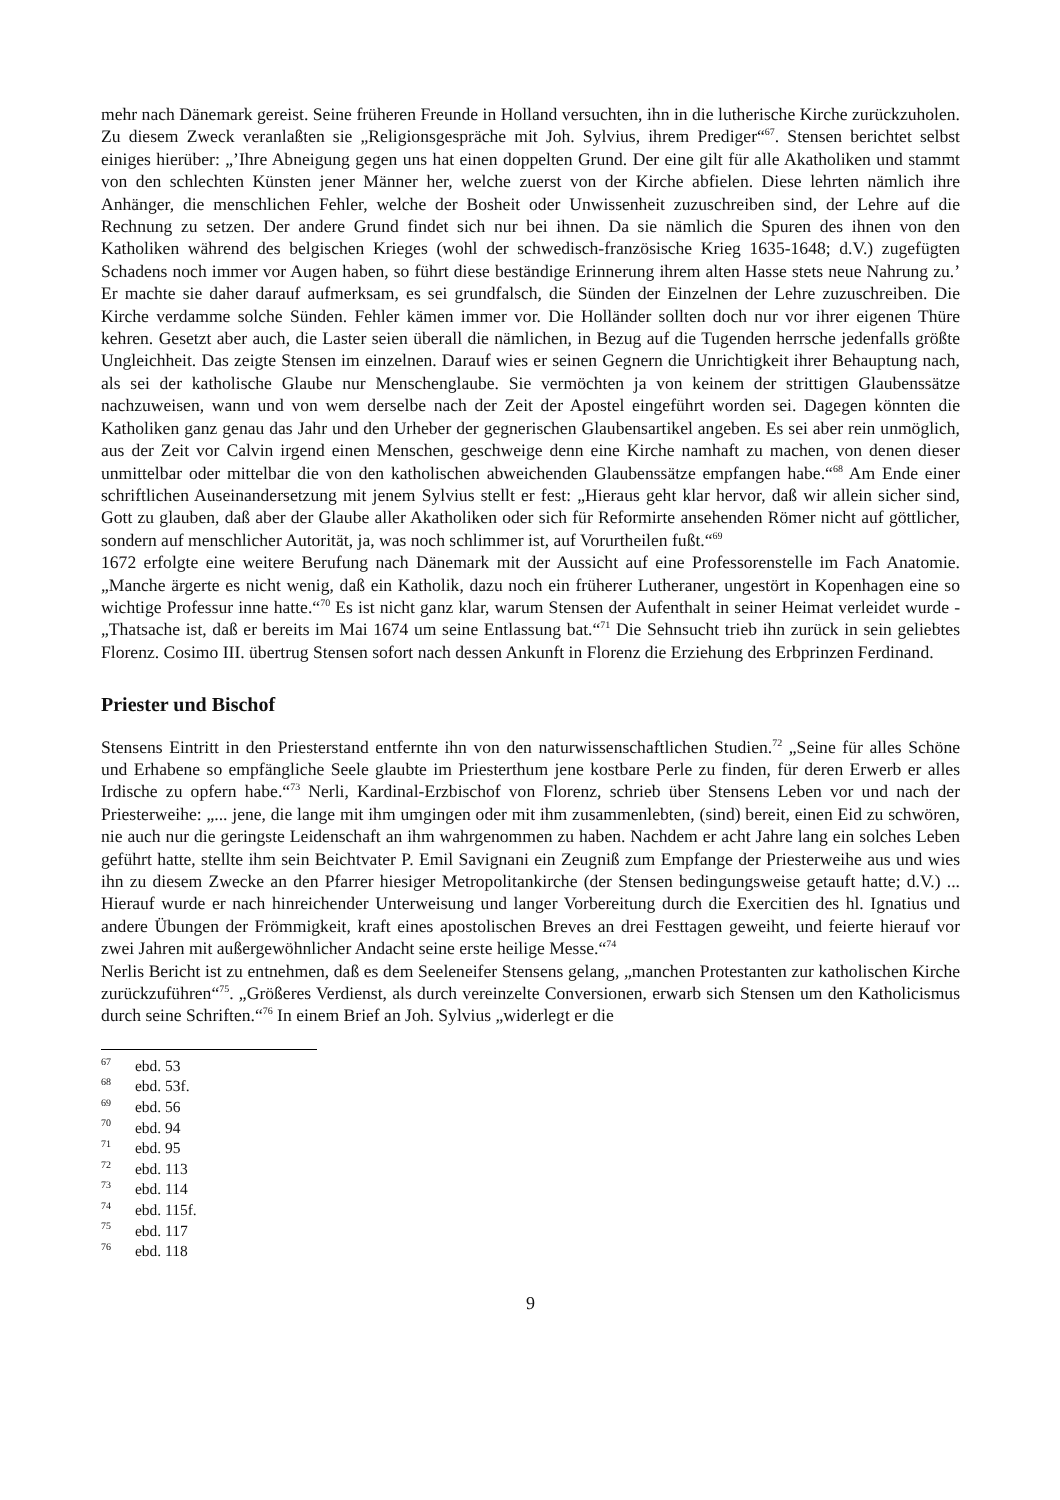mehr nach Dänemark gereist. Seine früheren Freunde in Holland versuchten, ihn in die lutherische Kirche zurückzuholen. Zu diesem Zweck veranlaßten sie „Religionsgespräche mit Joh. Sylvius, ihrem Prediger“<sup>67</sup>. Stensen berichtet selbst einiges hierüber: „’Ihre Abneigung gegen uns hat einen doppelten Grund. Der eine gilt für alle Akatholiken und stammt von den schlechten Künsten jener Männer her, welche zuerst von der Kirche abfielen. Diese lehrten nämlich ihre Anhänger, die menschlichen Fehler, welche der Bosheit oder Unwissenheit zuzuschreiben sind, der Lehre auf die Rechnung zu setzen. Der andere Grund findet sich nur bei ihnen. Da sie nämlich die Spuren des ihnen von den Katholiken während des belgischen Krieges (wohl der schwedisch-französische Krieg 1635-1648; d.V.) zugefügten Schadens noch immer vor Augen haben, so führt diese beständige Erinnerung ihrem alten Hasse stets neue Nahrung zu.’ Er machte sie daher darauf aufmerksam, es sei grundfalsch, die Sünden der Einzelnen der Lehre zuzuschreiben. Die Kirche verdamme solche Sünden. Fehler kämen immer vor. Die Holländer sollten doch nur vor ihrer eigenen Thüre kehren. Gesetzt aber auch, die Laster seien überall die nämlichen, in Bezug auf die Tugenden herrsche jedenfalls größte Ungleichheit. Das zeigte Stensen im einzelnen. Darauf wies er seinen Gegnern die Unrichtigkeit ihrer Behauptung nach, als sei der katholische Glaube nur Menschenglaube. Sie vermöchten ja von keinem der strittigen Glaubenssätze nachzuweisen, wann und von wem derselbe nach der Zeit der Apostel eingeführt worden sei. Dagegen könnten die Katholiken ganz genau das Jahr und den Urheber der gegnerischen Glaubensartikel angeben. Es sei aber rein unmöglich, aus der Zeit vor Calvin irgend einen Menschen, geschweige denn eine Kirche namhaft zu machen, von denen dieser unmittelbar oder mittelbar die von den katholischen abweichenden Glaubenssätze empfangen habe.“<sup>68</sup> Am Ende einer schriftlichen Auseinandersetzung mit jenem Sylvius stellt er fest: „Hieraus geht klar hervor, daß wir allein sicher sind, Gott zu glauben, daß aber der Glaube aller Akatholiken oder sich für Reformirte ansehenden Römer nicht auf göttlicher, sondern auf menschlicher Autorität, ja, was noch schlimmer ist, auf Vorurtheilen fußt.“<sup>69</sup>
1672 erfolgte eine weitere Berufung nach Dänemark mit der Aussicht auf eine Professorenstelle im Fach Anatomie. „Manche ärgerte es nicht wenig, daß ein Katholik, dazu noch ein früherer Lutheraner, ungestört in Kopenhagen eine so wichtige Professur inne hatte.“<sup>70</sup> Es ist nicht ganz klar, warum Stensen der Aufenthalt in seiner Heimat verleidet wurde - „Thatsache ist, daß er bereits im Mai 1674 um seine Entlassung bat.“<sup>71</sup> Die Sehnsucht trieb ihn zurück in sein geliebtes Florenz. Cosimo III. übertrug Stensen sofort nach dessen Ankunft in Florenz die Erziehung des Erbprinzen Ferdinand.
Priester und Bischof
Stensens Eintritt in den Priesterstand entfernte ihn von den naturwissenschaftlichen Studien.<sup>72</sup> „Seine für alles Schöne und Erhabene so empfängliche Seele glaubte im Priesterthum jene kostbare Perle zu finden, für deren Erwerb er alles Irdische zu opfern habe.“<sup>73</sup> Nerli, Kardinal-Erzbischof von Florenz, schrieb über Stensens Leben vor und nach der Priesterweihe: „... jene, die lange mit ihm umgingen oder mit ihm zusammenlebten, (sind) bereit, einen Eid zu schwören, nie auch nur die geringste Leidenschaft an ihm wahrgenommen zu haben. Nachdem er acht Jahre lang ein solches Leben geführt hatte, stellte ihm sein Beichtvater P. Emil Savignani ein Zeugniß zum Empfange der Priesterweihe aus und wies ihn zu diesem Zwecke an den Pfarrer hiesiger Metropolitankirche (der Stensen bedingungsweise getauft hatte; d.V.) ... Hierauf wurde er nach hinreichender Unterweisung und langer Vorbereitung durch die Exercitien des hl. Ignatius und andere Übungen der Frömmigkeit, kraft eines apostolischen Breves an drei Festtagen geweiht, und feierte hierauf vor zwei Jahren mit außergewöhnlicher Andacht seine erste heilige Messe.“<sup>74</sup>
Nerlis Bericht ist zu entnehmen, daß es dem Seeleneifer Stensens gelang, „manchen Protestanten zur katholischen Kirche zurückzuführen“<sup>75</sup>. „Größeres Verdienst, als durch vereinzelte Conversionen, erwarb sich Stensen um den Katholicismus durch seine Schriften.“<sup>76</sup> In einem Brief an Joh. Sylvius „widerlegt er die
<sup>67</sup> ebd. 53
<sup>68</sup> ebd. 53f.
<sup>69</sup> ebd. 56
<sup>70</sup> ebd. 94
<sup>71</sup> ebd. 95
<sup>72</sup> ebd. 113
<sup>73</sup> ebd. 114
<sup>74</sup> ebd. 115f.
<sup>75</sup> ebd. 117
<sup>76</sup> ebd. 118
9